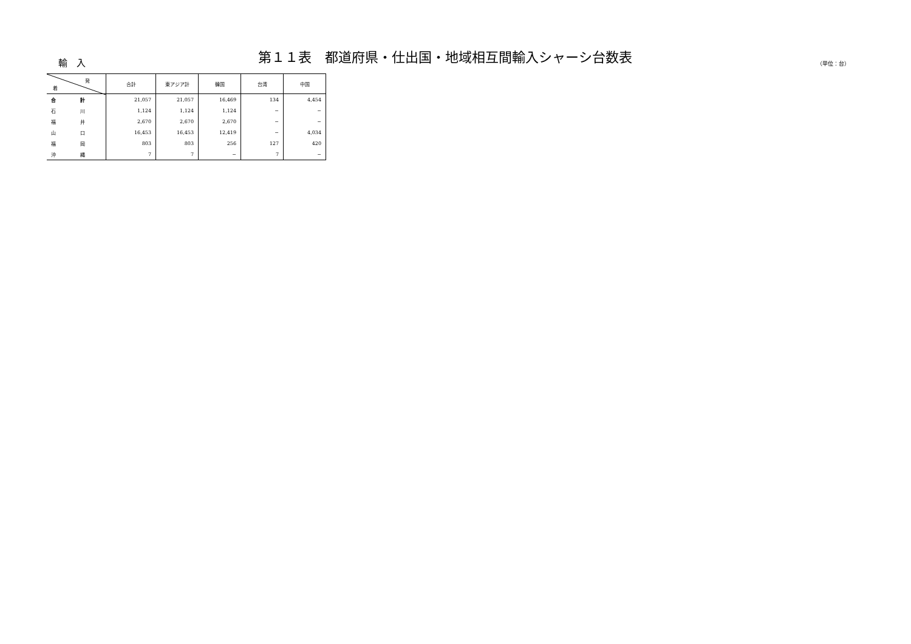輸　入
第１１表　都道府県・仕出国・地域相互間輸入シャーシ台数表
（単位：台）
| 発 着 | 合計 | 東アジア計 | 韓国 | 台湾 | 中国 |
| --- | --- | --- | --- | --- | --- |
| 合 計 | 21,057 | 21,057 | 16,469 | 134 | 4,454 |
| 石 川 | 1,124 | 1,124 | 1,124 | − | − |
| 福 井 | 2,670 | 2,670 | 2,670 | − | − |
| 山 口 | 16,453 | 16,453 | 12,419 | − | 4,034 |
| 福 岡 | 803 | 803 | 256 | 127 | 420 |
| 沖 縄 | 7 | 7 | − | 7 | − |